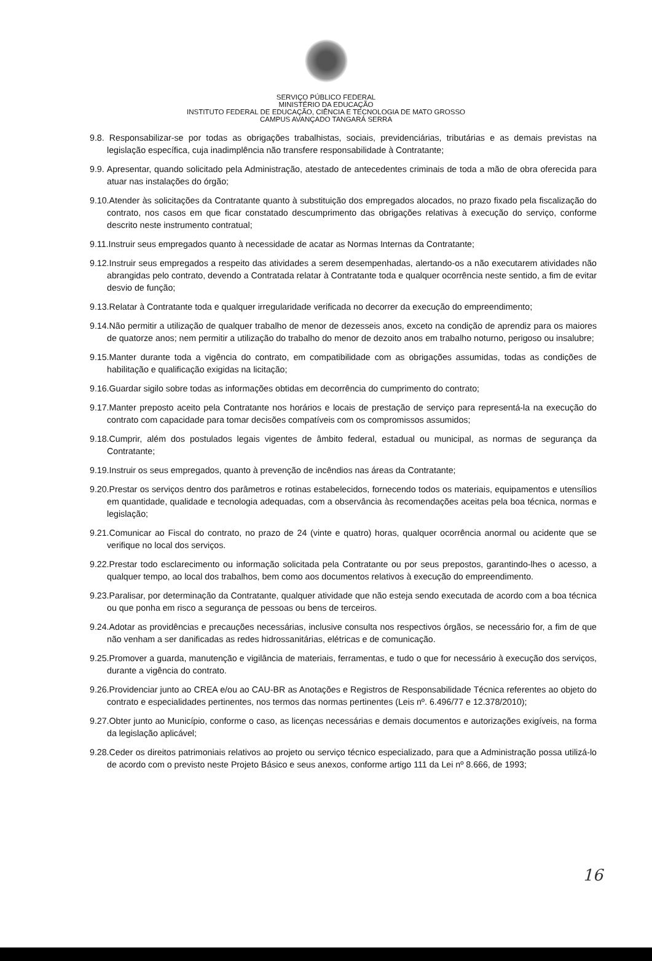SERVIÇO PÚBLICO FEDERAL
MINISTÉRIO DA EDUCAÇÃO
INSTITUTO FEDERAL DE EDUCAÇÃO, CIÊNCIA E TECNOLOGIA DE MATO GROSSO
CAMPUS AVANÇADO TANGARÁ SERRA
9.8. Responsabilizar-se por todas as obrigações trabalhistas, sociais, previdenciárias, tributárias e as demais previstas na legislação específica, cuja inadimplência não transfere responsabilidade à Contratante;
9.9. Apresentar, quando solicitado pela Administração, atestado de antecedentes criminais de toda a mão de obra oferecida para atuar nas instalações do órgão;
9.10.Atender às solicitações da Contratante quanto à substituição dos empregados alocados, no prazo fixado pela fiscalização do contrato, nos casos em que ficar constatado descumprimento das obrigações relativas à execução do serviço, conforme descrito neste instrumento contratual;
9.11.Instruir seus empregados quanto à necessidade de acatar as Normas Internas da Contratante;
9.12.Instruir seus empregados a respeito das atividades a serem desempenhadas, alertando-os a não executarem atividades não abrangidas pelo contrato, devendo a Contratada relatar à Contratante toda e qualquer ocorrência neste sentido, a fim de evitar desvio de função;
9.13.Relatar à Contratante toda e qualquer irregularidade verificada no decorrer da execução do empreendimento;
9.14.Não permitir a utilização de qualquer trabalho de menor de dezesseis anos, exceto na condição de aprendiz para os maiores de quatorze anos; nem permitir a utilização do trabalho do menor de dezoito anos em trabalho noturno, perigoso ou insalubre;
9.15.Manter durante toda a vigência do contrato, em compatibilidade com as obrigações assumidas, todas as condições de habilitação e qualificação exigidas na licitação;
9.16.Guardar sigilo sobre todas as informações obtidas em decorrência do cumprimento do contrato;
9.17.Manter preposto aceito pela Contratante nos horários e locais de prestação de serviço para representá-la na execução do contrato com capacidade para tomar decisões compatíveis com os compromissos assumidos;
9.18.Cumprir, além dos postulados legais vigentes de âmbito federal, estadual ou municipal, as normas de segurança da Contratante;
9.19.Instruir os seus empregados, quanto à prevenção de incêndios nas áreas da Contratante;
9.20.Prestar os serviços dentro dos parâmetros e rotinas estabelecidos, fornecendo todos os materiais, equipamentos e utensílios em quantidade, qualidade e tecnologia adequadas, com a observância às recomendações aceitas pela boa técnica, normas e legislação;
9.21.Comunicar ao Fiscal do contrato, no prazo de 24 (vinte e quatro) horas, qualquer ocorrência anormal ou acidente que se verifique no local dos serviços.
9.22.Prestar todo esclarecimento ou informação solicitada pela Contratante ou por seus prepostos, garantindo-lhes o acesso, a qualquer tempo, ao local dos trabalhos, bem como aos documentos relativos à execução do empreendimento.
9.23.Paralisar, por determinação da Contratante, qualquer atividade que não esteja sendo executada de acordo com a boa técnica ou que ponha em risco a segurança de pessoas ou bens de terceiros.
9.24.Adotar as providências e precauções necessárias, inclusive consulta nos respectivos órgãos, se necessário for, a fim de que não venham a ser danificadas as redes hidrossanitárias, elétricas e de comunicação.
9.25.Promover a guarda, manutenção e vigilância de materiais, ferramentas, e tudo o que for necessário à execução dos serviços, durante a vigência do contrato.
9.26.Providenciar junto ao CREA e/ou ao CAU-BR as Anotações e Registros de Responsabilidade Técnica referentes ao objeto do contrato e especialidades pertinentes, nos termos das normas pertinentes (Leis nº. 6.496/77 e 12.378/2010);
9.27.Obter junto ao Município, conforme o caso, as licenças necessárias e demais documentos e autorizações exigíveis, na forma da legislação aplicável;
9.28.Ceder os direitos patrimoniais relativos ao projeto ou serviço técnico especializado, para que a Administração possa utilizá-lo de acordo com o previsto neste Projeto Básico e seus anexos, conforme artigo 111 da Lei nº 8.666, de 1993;
16